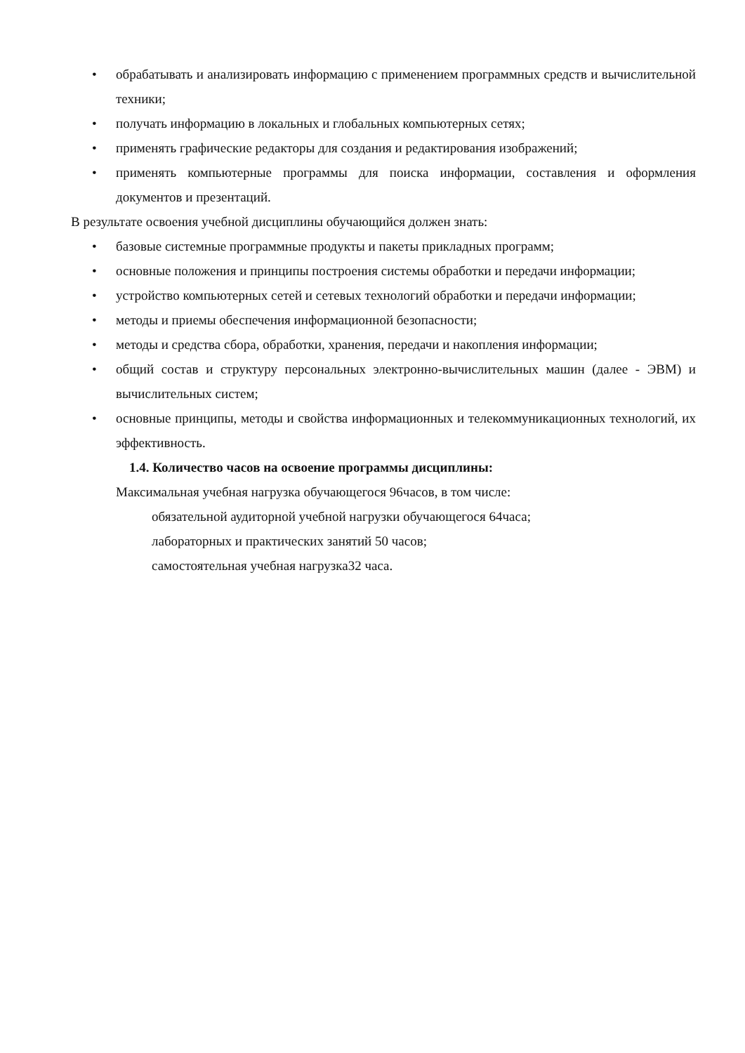• обрабатывать и анализировать информацию с применением программных средств и вычислительной техники;
• получать информацию в локальных и глобальных компьютерных сетях;
• применять графические редакторы для создания и редактирования изображений;
• применять компьютерные программы для поиска информации, составления и оформления документов и презентаций.
В результате освоения учебной дисциплины обучающийся должен знать:
• базовые системные программные продукты и пакеты прикладных программ;
• основные положения и принципы построения системы обработки и передачи информации;
• устройство компьютерных сетей и сетевых технологий обработки и передачи информации;
• методы и приемы обеспечения информационной безопасности;
• методы и средства сбора, обработки, хранения, передачи и накопления информации;
• общий состав и структуру персональных электронно-вычислительных машин (далее - ЭВМ) и вычислительных систем;
• основные принципы, методы и свойства информационных и телекоммуникационных технологий, их эффективность.
1.4. Количество часов на освоение программы дисциплины:
Максимальная учебная нагрузка обучающегося 96часов, в том числе:
обязательной аудиторной учебной нагрузки обучающегося 64часа;
лабораторных и практических занятий 50 часов;
самостоятельная учебная нагрузка32 часа.